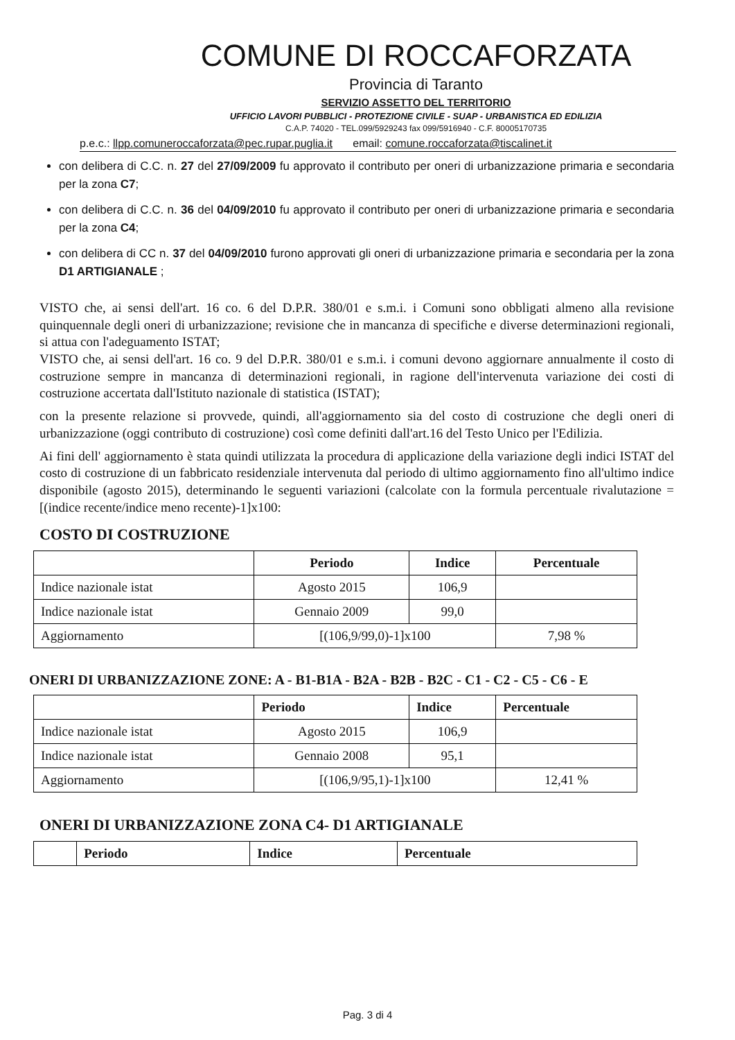COMUNE DI ROCCAFORZATA
Provincia di Taranto
SERVIZIO ASSETTO DEL TERRITORIO
UFFICIO LAVORI PUBBLICI - PROTEZIONE CIVILE - SUAP - URBANISTICA ED EDILIZIA
C.A.P. 74020 - TEL.099/5929243 fax 099/5916940 - C.F. 80005170735
p.e.c.: llpp.comuneroccaforzata@pec.rupar.puglia.it email: comune.roccaforzata@tiscalinet.it
con delibera di C.C. n. 27 del 27/09/2009 fu approvato il contributo per oneri di urbanizzazione primaria e secondaria per la zona C7;
con delibera di C.C. n. 36 del 04/09/2010 fu approvato il contributo per oneri di urbanizzazione primaria e secondaria per la zona C4;
con delibera di CC n. 37 del 04/09/2010 furono approvati gli oneri di urbanizzazione primaria e secondaria per la zona D1 ARTIGIANALE ;
VISTO che, ai sensi dell'art. 16 co. 6 del D.P.R. 380/01 e s.m.i. i Comuni sono obbligati almeno alla revisione quinquennale degli oneri di urbanizzazione; revisione che in mancanza di specifiche e diverse determinazioni regionali, si attua con l'adeguamento ISTAT;
VISTO che, ai sensi dell'art. 16 co. 9 del D.P.R. 380/01 e s.m.i. i comuni devono aggiornare annualmente il costo di costruzione sempre in mancanza di determinazioni regionali, in ragione dell'intervenuta variazione dei costi di costruzione accertata dall'Istituto nazionale di statistica (ISTAT);
con la presente relazione si provvede, quindi, all'aggiornamento sia del costo di costruzione che degli oneri di urbanizzazione (oggi contributo di costruzione) così come definiti dall'art.16 del Testo Unico per l'Edilizia.
Ai fini dell' aggiornamento è stata quindi utilizzata la procedura di applicazione della variazione degli indici ISTAT del costo di costruzione di un fabbricato residenziale intervenuta dal periodo di ultimo aggiornamento fino all'ultimo indice disponibile (agosto 2015), determinando le seguenti variazioni (calcolate con la formula percentuale rivalutazione = [(indice recente/indice meno recente)-1]x100:
COSTO DI COSTRUZIONE
| | Periodo | Indice | Percentuale |
| --- | --- | --- | --- |
| Indice nazionale istat | Agosto 2015 | 106,9 | |
| Indice nazionale istat | Gennaio 2009 | 99,0 | |
| Aggiornamento | [(106,9/99,0)-1]x100 | | 7,98 % |
ONERI DI URBANIZZAZIONE ZONE: A - B1-B1A - B2A - B2B - B2C - C1 - C2 - C5 - C6 - E
| | Periodo | Indice | Percentuale |
| --- | --- | --- | --- |
| Indice nazionale istat | Agosto 2015 | 106,9 | |
| Indice nazionale istat | Gennaio 2008 | 95,1 | |
| Aggiornamento | [(106,9/95,1)-1]x100 | | 12,41 % |
ONERI DI URBANIZZAZIONE ZONA C4- D1 ARTIGIANALE
| | Periodo | Indice | Percentuale |
| --- | --- | --- | --- |
Pag. 3 di 4